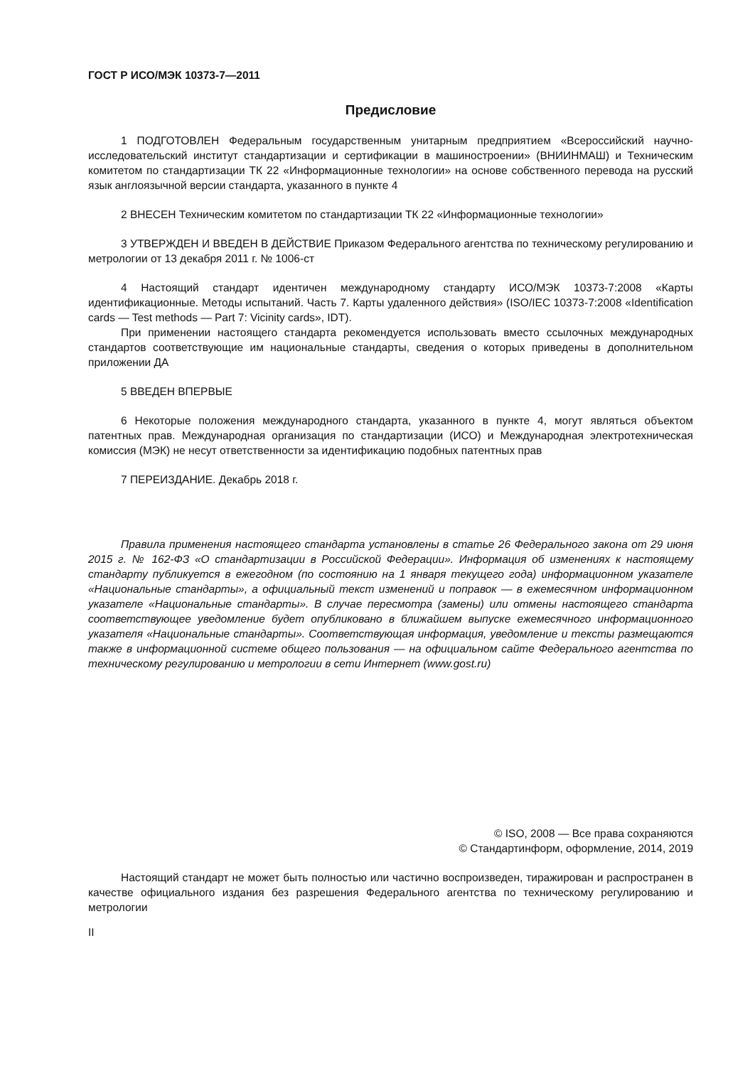ГОСТ Р ИСО/МЭК 10373-7—2011
Предисловие
1 ПОДГОТОВЛЕН Федеральным государственным унитарным предприятием «Всероссийский научно-исследовательский институт стандартизации и сертификации в машиностроении» (ВНИИНМАШ) и Техническим комитетом по стандартизации ТК 22 «Информационные технологии» на основе собственного перевода на русский язык англоязычной версии стандарта, указанного в пункте 4
2 ВНЕСЕН Техническим комитетом по стандартизации ТК 22 «Информационные технологии»
3 УТВЕРЖДЕН И ВВЕДЕН В ДЕЙСТВИЕ Приказом Федерального агентства по техническому регулированию и метрологии от 13 декабря 2011 г. № 1006-ст
4 Настоящий стандарт идентичен международному стандарту ИСО/МЭК 10373-7:2008 «Карты идентификационные. Методы испытаний. Часть 7. Карты удаленного действия» (ISO/IEC 10373-7:2008 «Identification cards — Test methods — Part 7: Vicinity cards», IDT).
При применении настоящего стандарта рекомендуется использовать вместо ссылочных международных стандартов соответствующие им национальные стандарты, сведения о которых приведены в дополнительном приложении ДА
5 ВВЕДЕН ВПЕРВЫЕ
6 Некоторые положения международного стандарта, указанного в пункте 4, могут являться объектом патентных прав. Международная организация по стандартизации (ИСО) и Международная электротехническая комиссия (МЭК) не несут ответственности за идентификацию подобных патентных прав
7 ПЕРЕИЗДАНИЕ. Декабрь 2018 г.
Правила применения настоящего стандарта установлены в статье 26 Федерального закона от 29 июня 2015 г. № 162-ФЗ «О стандартизации в Российской Федерации». Информация об изменениях к настоящему стандарту публикуется в ежегодном (по состоянию на 1 января текущего года) информационном указателе «Национальные стандарты», а официальный текст изменений и поправок — в ежемесячном информационном указателе «Национальные стандарты». В случае пересмотра (замены) или отмены настоящего стандарта соответствующее уведомление будет опубликовано в ближайшем выпуске ежемесячного информационного указателя «Национальные стандарты». Соответствующая информация, уведомление и тексты размещаются также в информационной системе общего пользования — на официальном сайте Федерального агентства по техническому регулированию и метрологии в сети Интернет (www.gost.ru)
© ISO, 2008 — Все права сохраняются
© Стандартинформ, оформление, 2014, 2019
Настоящий стандарт не может быть полностью или частично воспроизведен, тиражирован и распространен в качестве официального издания без разрешения Федерального агентства по техническому регулированию и метрологии
II